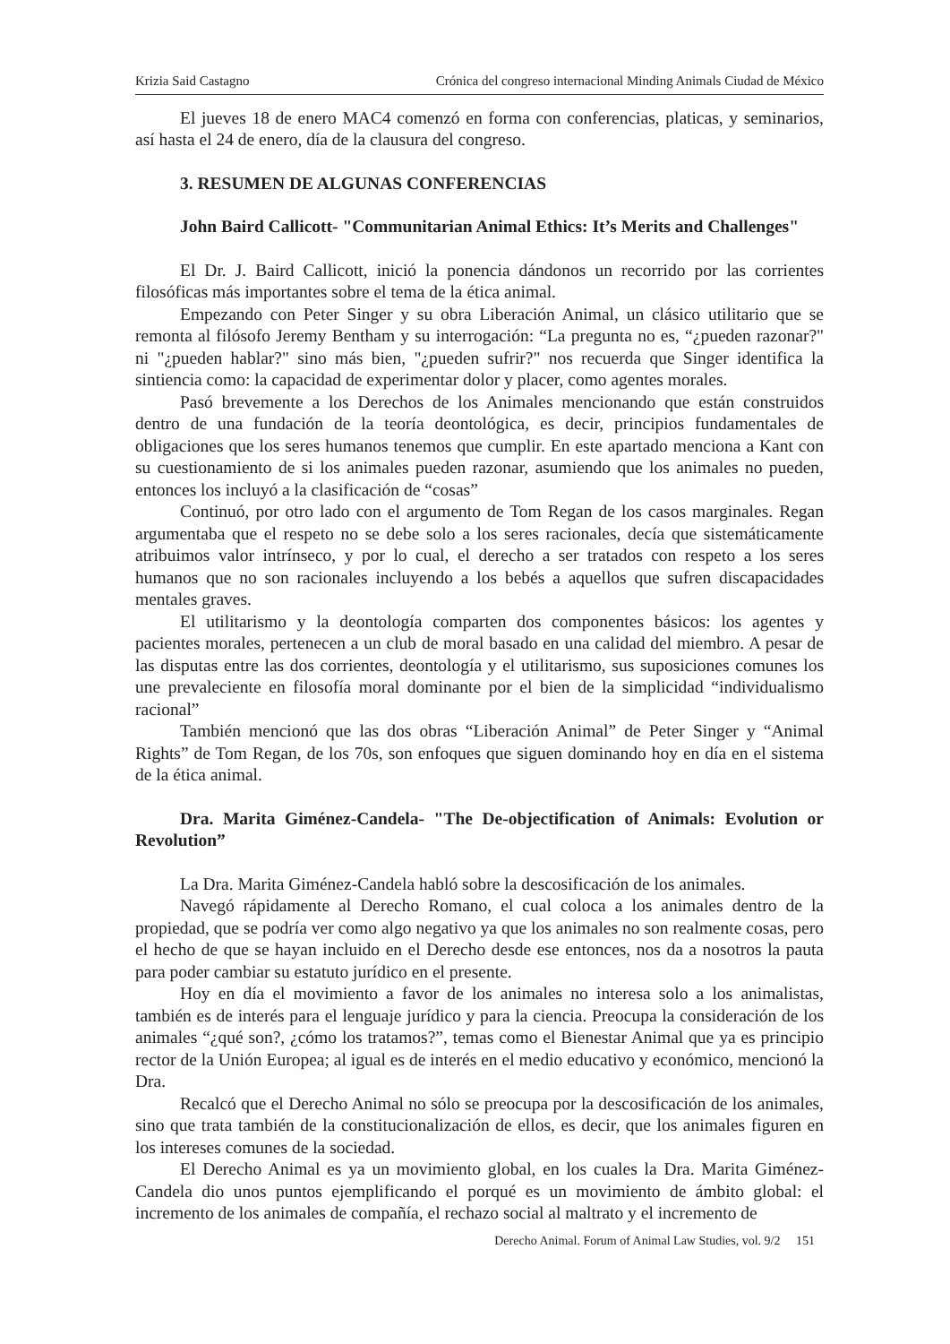Krizia Said Castagno Crónica del congreso internacional Minding Animals Ciudad de México
El jueves 18 de enero MAC4 comenzó en forma con conferencias, platicas, y seminarios, así hasta el 24 de enero, día de la clausura del congreso.
3. RESUMEN DE ALGUNAS CONFERENCIAS
John Baird Callicott- "Communitarian Animal Ethics: It’s Merits and Challenges"
El Dr. J. Baird Callicott, inició la ponencia dándonos un recorrido por las corrientes filosóficas más importantes sobre el tema de la ética animal.
Empezando con Peter Singer y su obra Liberación Animal, un clásico utilitario que se remonta al filósofo Jeremy Bentham y su interrogación: “La pregunta no es, “¿pueden razonar?" ni "¿pueden hablar?" sino más bien, "¿pueden sufrir?" nos recuerda que Singer identifica la sintiencia como: la capacidad de experimentar dolor y placer, como agentes morales.
Pasó brevemente a los Derechos de los Animales mencionando que están construidos dentro de una fundación de la teoría deontológica, es decir, principios fundamentales de obligaciones que los seres humanos tenemos que cumplir. En este apartado menciona a Kant con su cuestionamiento de si los animales pueden razonar, asumiendo que los animales no pueden, entonces los incluyó a la clasificación de “cosas”
Continuó, por otro lado con el argumento de Tom Regan de los casos marginales. Regan argumentaba que el respeto no se debe solo a los seres racionales, decía que sistemáticamente atribuimos valor intrínseco, y por lo cual, el derecho a ser tratados con respeto a los seres humanos que no son racionales incluyendo a los bebés a aquellos que sufren discapacidades mentales graves.
El utilitarismo y la deontología comparten dos componentes básicos: los agentes y pacientes morales, pertenecen a un club de moral basado en una calidad del miembro. A pesar de las disputas entre las dos corrientes, deontología y el utilitarismo, sus suposiciones comunes los une prevaleciente en filosofía moral dominante por el bien de la simplicidad “individualismo racional”
También mencionó que las dos obras “Liberación Animal” de Peter Singer y “Animal Rights” de Tom Regan, de los 70s, son enfoques que siguen dominando hoy en día en el sistema de la ética animal.
Dra. Marita Giménez-Candela- "The De-objectification of Animals: Evolution or Revolution”
La Dra. Marita Giménez-Candela habló sobre la descosificación de los animales.
Navegó rápidamente al Derecho Romano, el cual coloca a los animales dentro de la propiedad, que se podría ver como algo negativo ya que los animales no son realmente cosas, pero el hecho de que se hayan incluido en el Derecho desde ese entonces, nos da a nosotros la pauta para poder cambiar su estatuto jurídico en el presente.
Hoy en día el movimiento a favor de los animales no interesa solo a los animalistas, también es de interés para el lenguaje jurídico y para la ciencia. Preocupa la consideración de los animales “¿qué son?, ¿cómo los tratamos?”, temas como el Bienestar Animal que ya es principio rector de la Unión Europea; al igual es de interés en el medio educativo y económico, mencionó la Dra.
Recalcó que el Derecho Animal no sólo se preocupa por la descosificación de los animales, sino que trata también de la constitucionalización de ellos, es decir, que los animales figuren en los intereses comunes de la sociedad.
El Derecho Animal es ya un movimiento global, en los cuales la Dra. Marita Giménez-Candela dio unos puntos ejemplificando el porqué es un movimiento de ámbito global: el incremento de los animales de compañía, el rechazo social al maltrato y el incremento de
Derecho Animal. Forum of Animal Law Studies, vol. 9/2 151